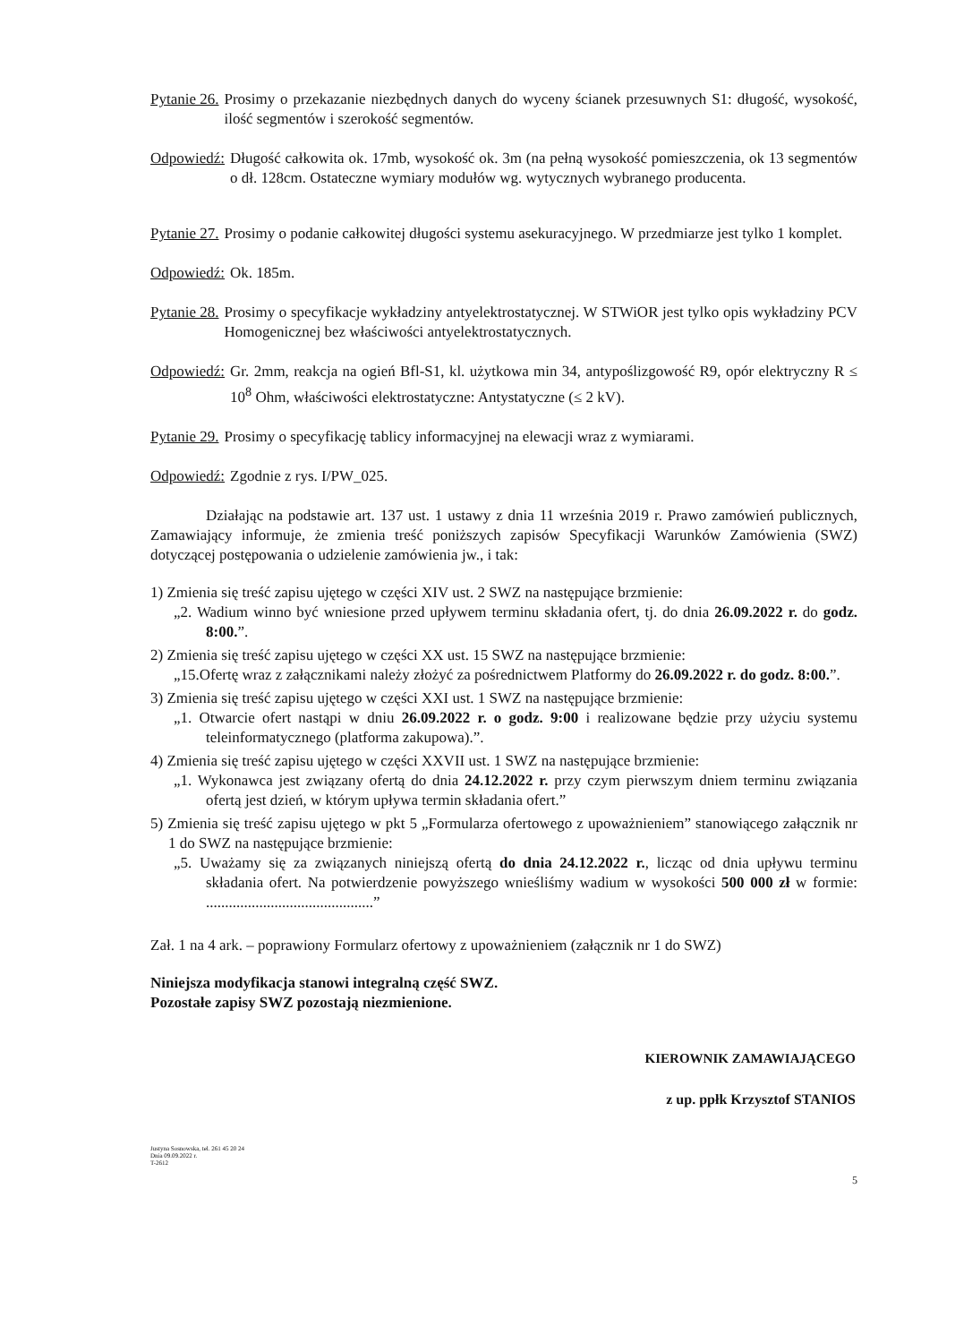Pytanie 26. Prosimy o przekazanie niezbędnych danych do wyceny ścianek przesuwnych S1: długość, wysokość, ilość segmentów i szerokość segmentów.
Odpowiedź: Długość całkowita ok. 17mb, wysokość ok. 3m (na pełną wysokość pomieszczenia, ok 13 segmentów o dł. 128cm. Ostateczne wymiary modułów wg. wytycznych wybranego producenta.
Pytanie 27. Prosimy o podanie całkowitej długości systemu asekuracyjnego. W przedmiarze jest tylko 1 komplet.
Odpowiedź: Ok. 185m.
Pytanie 28. Prosimy o specyfikacje wykładziny antyelektrostatycznej. W STWiOR jest tylko opis wykładziny PCV Homogenicznej bez właściwości antyelektrostatycznych.
Odpowiedź: Gr. 2mm, reakcja na ogień Bfl-S1, kl. użytkowa min 34, antypoślizgowość R9, opór elektryczny R ≤ 10<sup>8</sup> Ohm, właściwości elektrostatyczne: Antystatyczne (≤ 2 kV).
Pytanie 29. Prosimy o specyfikację tablicy informacyjnej na elewacji wraz z wymiarami.
Odpowiedź: Zgodnie z rys. I/PW_025.
Działając na podstawie art. 137 ust. 1 ustawy z dnia 11 września 2019 r. Prawo zamówień publicznych, Zamawiający informuje, że zmienia treść poniższych zapisów Specyfikacji Warunków Zamówienia (SWZ) dotyczącej postępowania o udzielenie zamówienia jw., i tak:
1) Zmienia się treść zapisu ujętego w części XIV ust. 2 SWZ na następujące brzmienie:
„2. Wadium winno być wniesione przed upływem terminu składania ofert, tj. do dnia 26.09.2022 r. do godz. 8:00.”.
2) Zmienia się treść zapisu ujętego w części XX ust. 15 SWZ na następujące brzmienie:
„15.Ofertę wraz z załącznikami należy złożyć za pośrednictwem Platformy do 26.09.2022 r. do godz. 8:00.”.
3) Zmienia się treść zapisu ujętego w części XXI ust. 1 SWZ na następujące brzmienie:
„1. Otwarcie ofert nastąpi w dniu 26.09.2022 r. o godz. 9:00 i realizowane będzie przy użyciu systemu teleinformatycznego (platforma zakupowa).”.
4) Zmienia się treść zapisu ujętego w części XXVII ust. 1 SWZ na następujące brzmienie:
„1. Wykonawca jest związany ofertą do dnia 24.12.2022 r. przy czym pierwszym dniem terminu związania ofertą jest dzień, w którym upływa termin składania ofert.”
5) Zmienia się treść zapisu ujętego w pkt 5 „Formularza ofertowego z upoważnieniem” stanowiącego załącznik nr 1 do SWZ na następujące brzmienie:
„5. Uważamy się za związanych niniejszą ofertą do dnia 24.12.2022 r., licząc od dnia upływu terminu składania ofert. Na potwierdzenie powyższego wnieśliśmy wadium w wysokości 500 000 zł w formie: ............................................”
Zał. 1 na 4 ark. – poprawiony Formularz ofertowy z upoważnieniem (załącznik nr 1 do SWZ)
Niniejsza modyfikacja stanowi integralną część SWZ.
Pozostałe zapisy SWZ pozostają niezmienione.
KIEROWNIK ZAMAWIAJĄCEGO
z up. ppłk Krzysztof STANIOS
Justyna Sosnowska, tel. 261 45 20 24
Dnia 09.09.2022 r.
T-2612
5